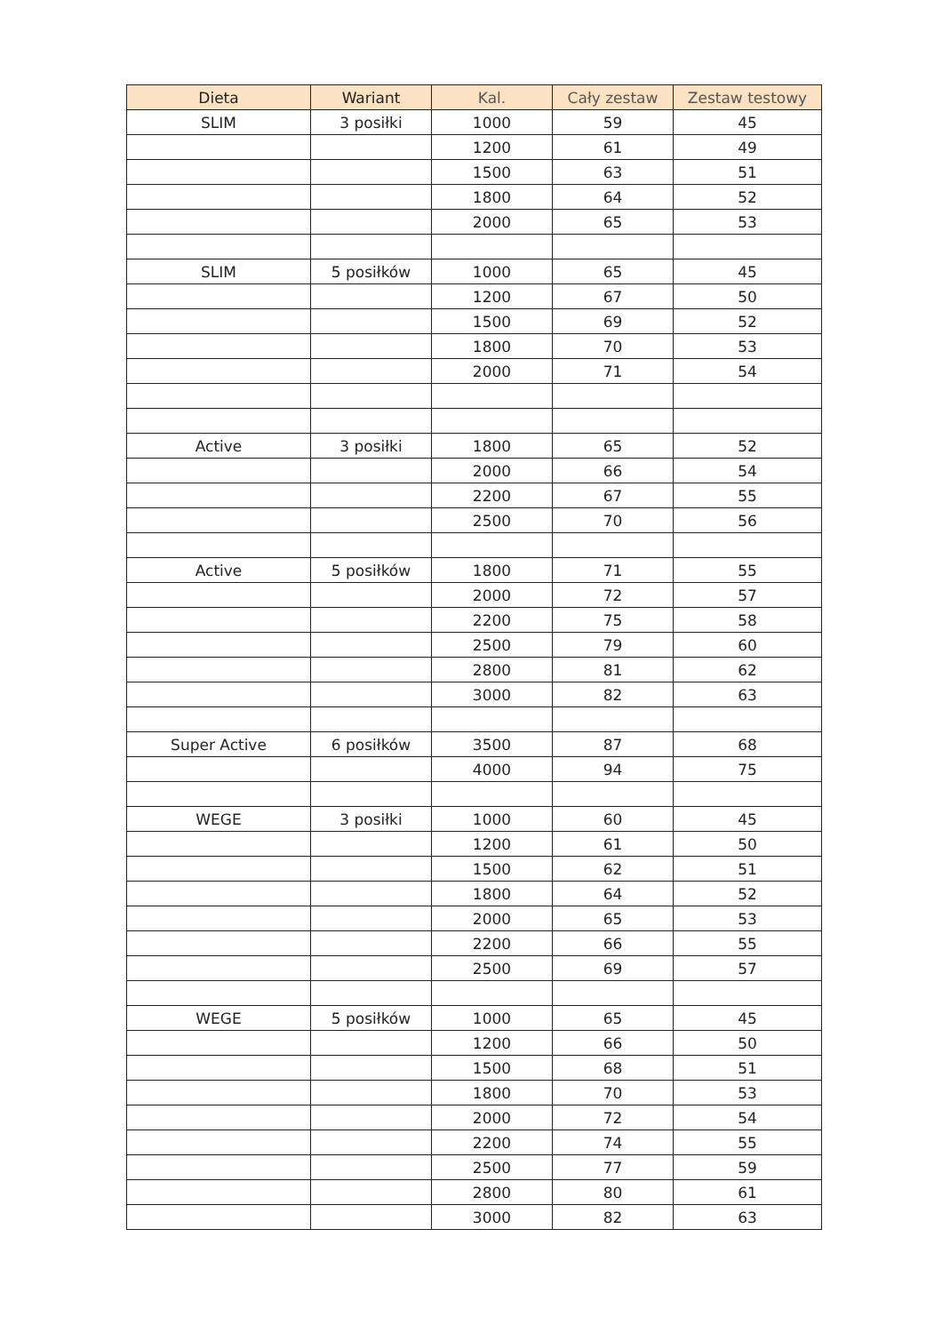| Dieta | Wariant | Kal. | Cały zestaw | Zestaw testowy |
| --- | --- | --- | --- | --- |
| SLIM | 3 posiłki | 1000 | 59 | 45 |
| | | 1200 | 61 | 49 |
| | | 1500 | 63 | 51 |
| | | 1800 | 64 | 52 |
| | | 2000 | 65 | 53 |
| SLIM | 5 posiłków | 1000 | 65 | 45 |
| | | 1200 | 67 | 50 |
| | | 1500 | 69 | 52 |
| | | 1800 | 70 | 53 |
| | | 2000 | 71 | 54 |
| Active | 3 posiłki | 1800 | 65 | 52 |
| | | 2000 | 66 | 54 |
| | | 2200 | 67 | 55 |
| | | 2500 | 70 | 56 |
| Active | 5 posiłków | 1800 | 71 | 55 |
| | | 2000 | 72 | 57 |
| | | 2200 | 75 | 58 |
| | | 2500 | 79 | 60 |
| | | 2800 | 81 | 62 |
| | | 3000 | 82 | 63 |
| Super Active | 6 posiłków | 3500 | 87 | 68 |
| | | 4000 | 94 | 75 |
| WEGE | 3 posiłki | 1000 | 60 | 45 |
| | | 1200 | 61 | 50 |
| | | 1500 | 62 | 51 |
| | | 1800 | 64 | 52 |
| | | 2000 | 65 | 53 |
| | | 2200 | 66 | 55 |
| | | 2500 | 69 | 57 |
| WEGE | 5 posiłków | 1000 | 65 | 45 |
| | | 1200 | 66 | 50 |
| | | 1500 | 68 | 51 |
| | | 1800 | 70 | 53 |
| | | 2000 | 72 | 54 |
| | | 2200 | 74 | 55 |
| | | 2500 | 77 | 59 |
| | | 2800 | 80 | 61 |
| | | 3000 | 82 | 63 |